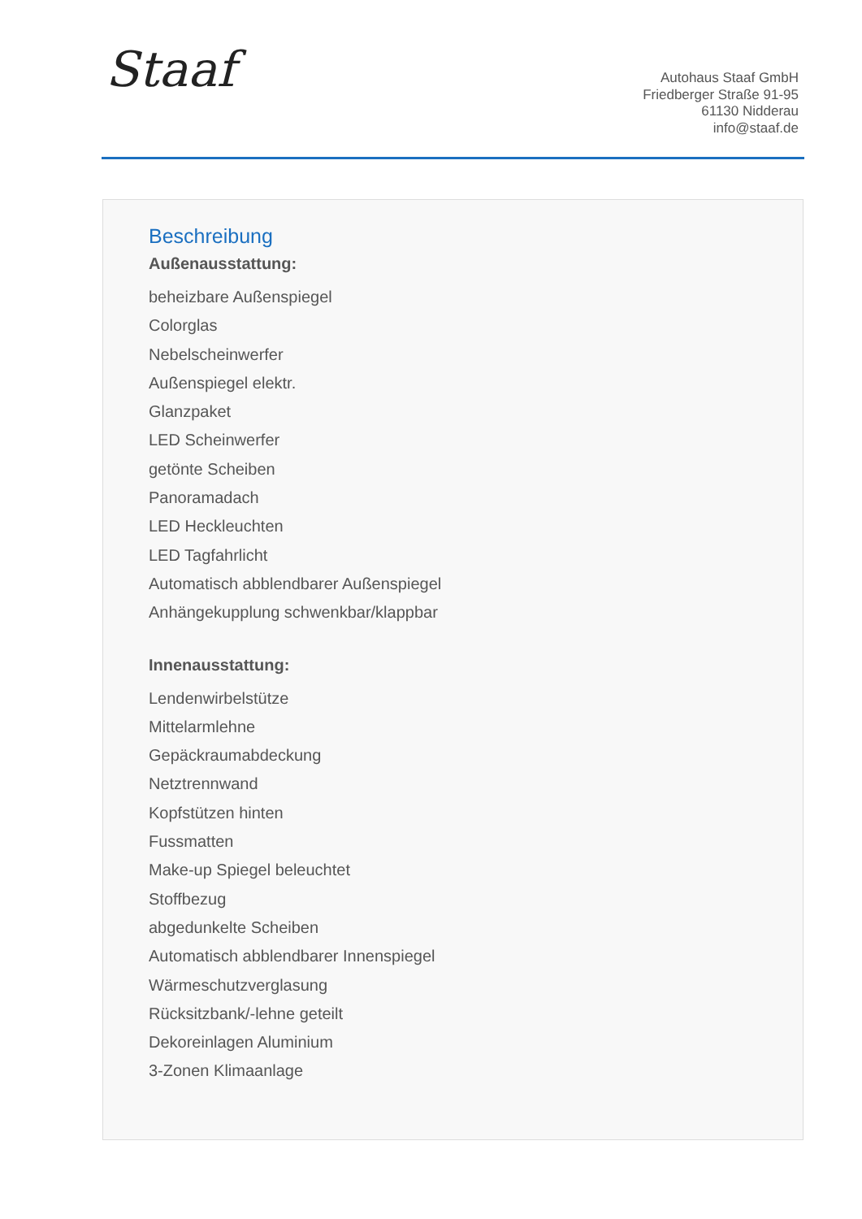Staaf
Autohaus Staaf GmbH
Friedberger Straße 91-95
61130 Nidderau
info@staaf.de
Beschreibung
Außenausstattung:
beheizbare Außenspiegel
Colorglas
Nebelscheinwerfer
Außenspiegel elektr.
Glanzpaket
LED Scheinwerfer
getönte Scheiben
Panoramadach
LED Heckleuchten
LED Tagfahrlicht
Automatisch abblendbarer Außenspiegel
Anhängekupplung schwenkbar/klappbar
Innenausstattung:
Lendenwirbelstütze
Mittelarmlehne
Gepäckraumabdeckung
Netztrennwand
Kopfstützen hinten
Fussmatten
Make-up Spiegel beleuchtet
Stoffbezug
abgedunkelte Scheiben
Automatisch abblendbarer Innenspiegel
Wärmeschutzverglasung
Rücksitzbank/-lehne geteilt
Dekoreinlagen Aluminium
3-Zonen Klimaanlage